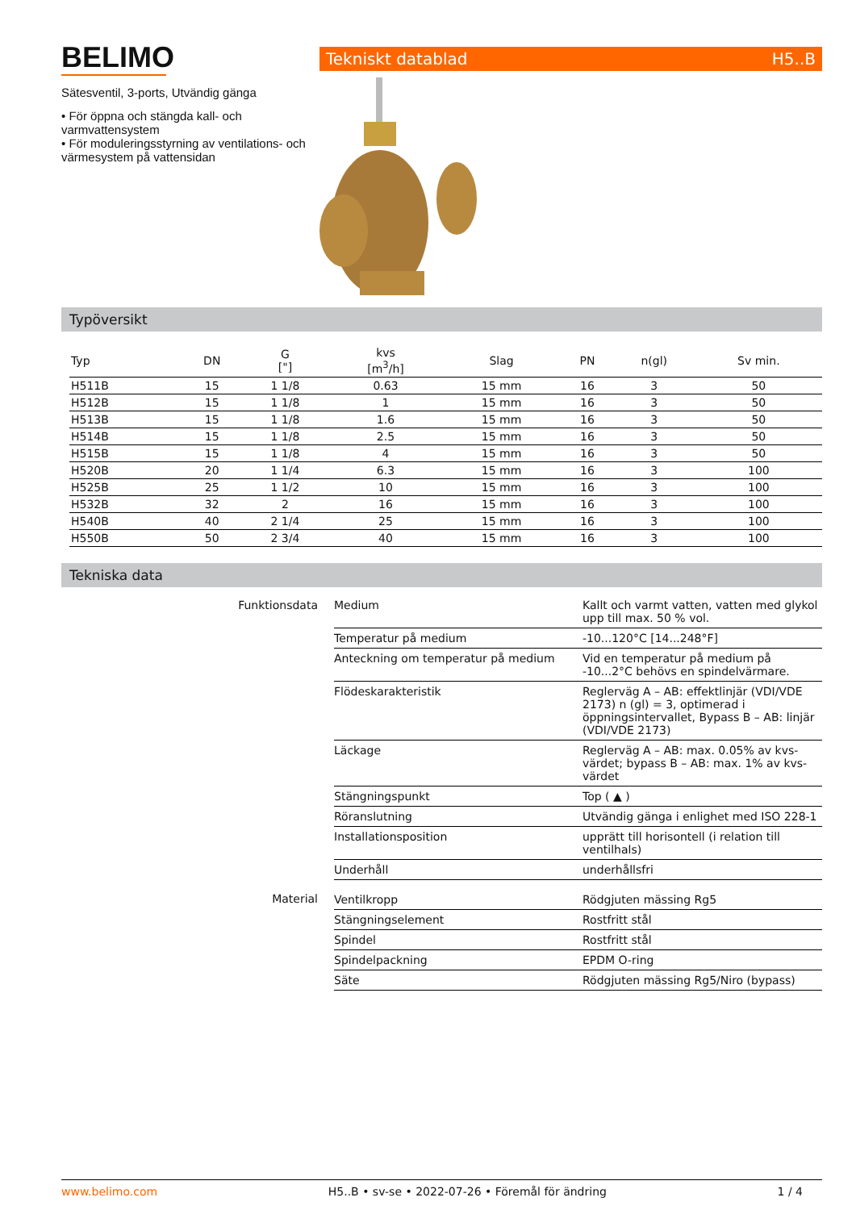BELIMO
Sätesventil, 3-ports, Utvändig gänga
• För öppna och stängda kall- och varmvattensystem
• För moduleringsstyrning av ventilations- och värmesystem på vattensidan
Tekniskt datablad H5..B
Typöversikt
| Typ | DN | G ["] | kvs [m<sup>3</sup>/h] | Slag | PN | n(gl) | Sv min. |
| --- | --- | --- | --- | --- | --- | --- | --- |
| H511B | 15 | 1 1/8 | 0.63 | 15 mm | 16 | 3 | 50 |
| H512B | 15 | 1 1/8 | 1 | 15 mm | 16 | 3 | 50 |
| H513B | 15 | 1 1/8 | 1.6 | 15 mm | 16 | 3 | 50 |
| H514B | 15 | 1 1/8 | 2.5 | 15 mm | 16 | 3 | 50 |
| H515B | 15 | 1 1/8 | 4 | 15 mm | 16 | 3 | 50 |
| H520B | 20 | 1 1/4 | 6.3 | 15 mm | 16 | 3 | 100 |
| H525B | 25 | 1 1/2 | 10 | 15 mm | 16 | 3 | 100 |
| H532B | 32 | 2 | 16 | 15 mm | 16 | 3 | 100 |
| H540B | 40 | 2 1/4 | 25 | 15 mm | 16 | 3 | 100 |
| H550B | 50 | 2 3/4 | 40 | 15 mm | 16 | 3 | 100 |
Tekniska data
| Funktionsdata | Medium | Kallt och varmt vatten, vatten med glykol upp till max. 50 % vol. |
| | Temperatur på medium | -10...120°C [14...248°F] |
| | Anteckning om temperatur på medium | Vid en temperatur på medium på -10...2°C behövs en spindelvärmare. |
| | Flödeskarakteristik | Reglerväg A – AB: effektlinjär (VDI/VDE 2173) n (gl) = 3, optimerad i öppningsintervallet, Bypass B – AB: linjär (VDI/VDE 2173) |
| | Läckage | Reglerväg A – AB: max. 0.05% av kvs-värdet; bypass B – AB: max. 1% av kvs-värdet |
| | Stängningspunkt | Top ( ▲ ) |
| | Röranslutning | Utvändig gänga i enlighet med ISO 228-1 |
| | Installationsposition | upprätt till horisontell (i relation till ventilhals) |
| | Underhåll | underhållsfri |
| Material | Ventilkropp | Rödgjuten mässing Rg5 |
| | Stängningselement | Rostfritt stål |
| | Spindel | Rostfritt stål |
| | Spindelpackning | EPDM O-ring |
| | Säte | Rödgjuten mässing Rg5/Niro (bypass) |
www.belimo.com H5..B • sv-se • 2022-07-26 • Föremål för ändring 1 / 4